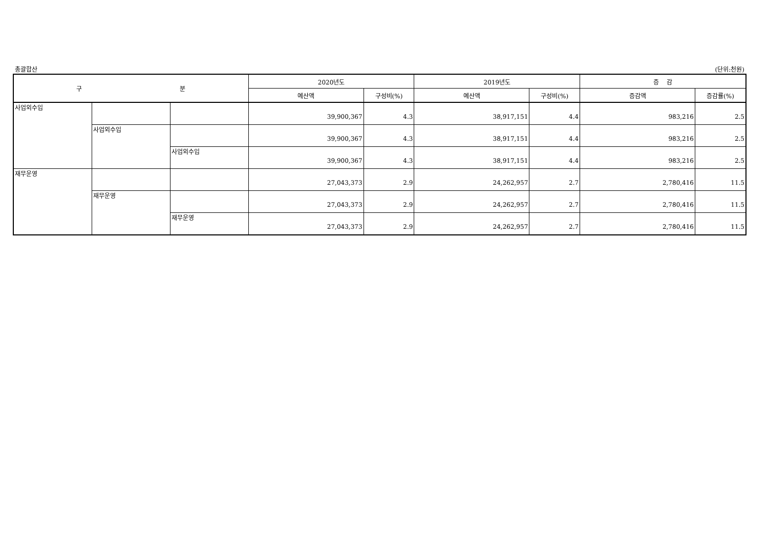총괄합산 (단위:천원)
| 구 분 | | | 2020년도 | | 2019년도 | | 증 감 | |
| --- | --- | --- | --- | --- | --- | --- | --- | --- |
| | | | 예산액 | 구성비(%) | 예산액 | 구성비(%) | 증감액 | 증감률(%) |
| 사업외수입 | | | 39,900,367 | 4.3 | 38,917,151 | 4.4 | 983,216 | 2.5 |
| | 사업외수입 | | 39,900,367 | 4.3 | 38,917,151 | 4.4 | 983,216 | 2.5 |
| | | 사업외수입 | 39,900,367 | 4.3 | 38,917,151 | 4.4 | 983,216 | 2.5 |
| 재무운영 | | | 27,043,373 | 2.9 | 24,262,957 | 2.7 | 2,780,416 | 11.5 |
| | 재무운영 | | 27,043,373 | 2.9 | 24,262,957 | 2.7 | 2,780,416 | 11.5 |
| | | 재무운영 | 27,043,373 | 2.9 | 24,262,957 | 2.7 | 2,780,416 | 11.5 |